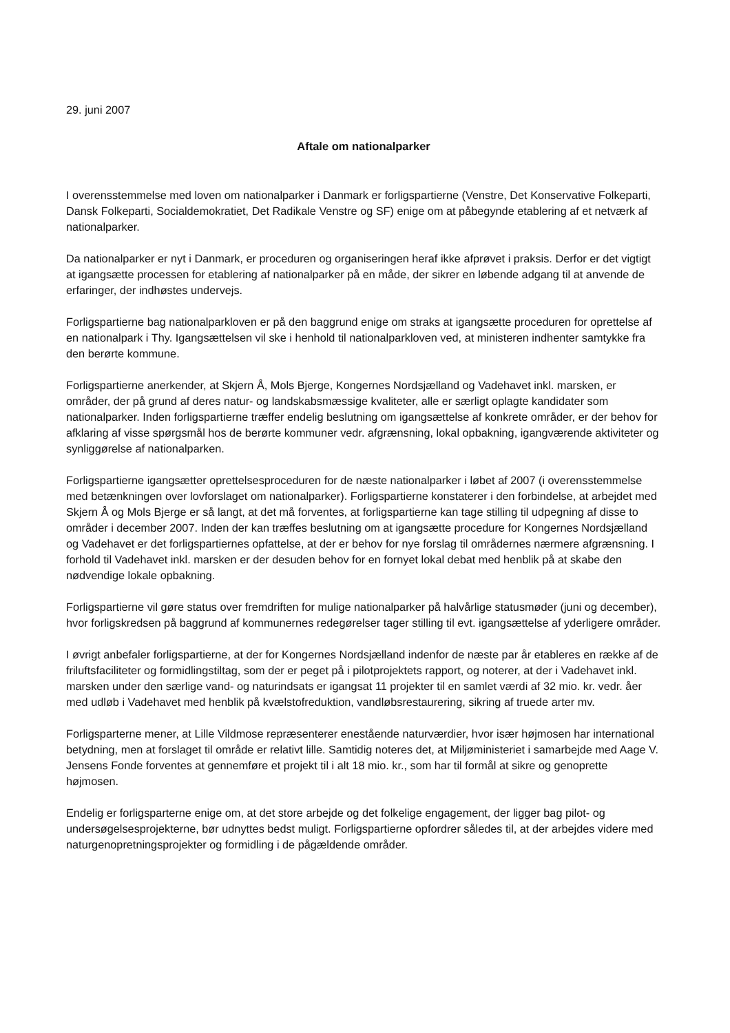29. juni 2007
Aftale om nationalparker
I overensstemmelse med loven om nationalparker i Danmark er forligspartierne (Venstre, Det Konservative Folkeparti, Dansk Folkeparti, Socialdemokratiet, Det Radikale Venstre og SF) enige om at påbegynde etablering af et netværk af nationalparker.
Da nationalparker er nyt i Danmark, er proceduren og organiseringen heraf ikke afprøvet i praksis. Derfor er det vigtigt at igangsætte processen for etablering af nationalparker på en måde, der sikrer en løbende adgang til at anvende de erfaringer, der indhøstes undervejs.
Forligspartierne bag nationalparkloven er på den baggrund enige om straks at igangsætte proceduren for oprettelse af en nationalpark i Thy. Igangsættelsen vil ske i henhold til nationalparkloven ved, at ministeren indhenter samtykke fra den berørte kommune.
Forligspartierne anerkender, at Skjern Å, Mols Bjerge, Kongernes Nordsjælland og Vadehavet inkl. marsken, er områder, der på grund af deres natur- og landskabsmæssige kvaliteter, alle er særligt oplagte kandidater som nationalparker. Inden forligspartierne træffer endelig beslutning om igangsættelse af konkrete områder, er der behov for afklaring af visse spørgsmål hos de berørte kommuner vedr. afgrænsning, lokal opbakning, igangværende aktiviteter og synliggørelse af nationalparken.
Forligspartierne igangsætter oprettelsesproceduren for de næste nationalparker i løbet af 2007 (i overensstemmelse med betænkningen over lovforslaget om nationalparker). Forligspartierne konstaterer i den forbindelse, at arbejdet med Skjern Å og Mols Bjerge er så langt, at det må forventes, at forligspartierne kan tage stilling til udpegning af disse to områder i december 2007. Inden der kan træffes beslutning om at igangsætte procedure for Kongernes Nordsjælland og Vadehavet er det forligspartiernes opfattelse, at der er behov for nye forslag til områdernes nærmere afgrænsning. I forhold til Vadehavet inkl. marsken er der desuden behov for en fornyet lokal debat med henblik på at skabe den nødvendige lokale opbakning.
Forligspartierne vil gøre status over fremdriften for mulige nationalparker på halvårlige statusmøder (juni og december), hvor forligskredsen på baggrund af kommunernes redegørelser tager stilling til evt. igangsættelse af yderligere områder.
I øvrigt anbefaler forligspartierne, at der for Kongernes Nordsjælland indenfor de næste par år etableres en række af de friluftsfaciliteter og formidlingstiltag, som der er peget på i pilotprojektets rapport, og noterer, at der i Vadehavet inkl. marsken under den særlige vand- og naturindsats er igangsat 11 projekter til en samlet værdi af 32 mio. kr. vedr. åer med udløb i Vadehavet med henblik på kvælstofreduktion, vandløbsrestaurering, sikring af truede arter mv.
Forligsparterne mener, at Lille Vildmose repræsenterer enestående naturværdier, hvor især højmosen har international betydning, men at forslaget til område er relativt lille. Samtidig noteres det, at Miljøministeriet i samarbejde med Aage V. Jensens Fonde forventes at gennemføre et projekt til i alt 18 mio. kr., som har til formål at sikre og genoprette højmosen.
Endelig er forligsparterne enige om, at det store arbejde og det folkelige engagement, der ligger bag pilot- og undersøgelsesprojekterne, bør udnyttes bedst muligt. Forligspartierne opfordrer således til, at der arbejdes videre med naturgenopretningsprojekter og formidling i de pågældende områder.